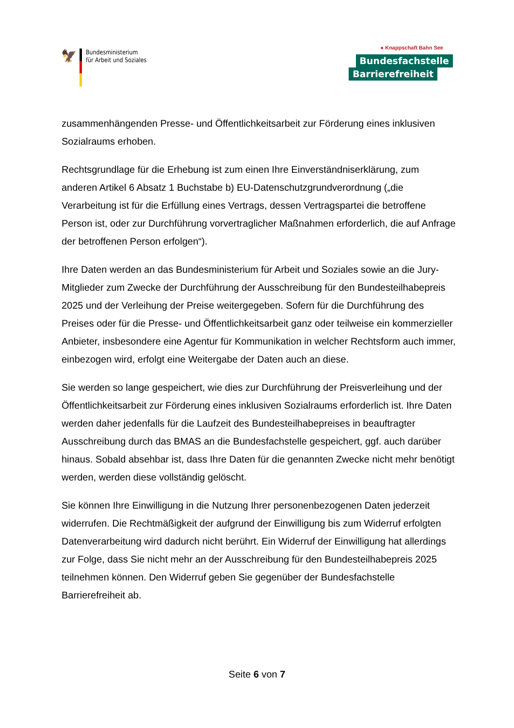🦅
Bundesministerium
für Arbeit und Soziales
● Knappschaft Bahn See
Bundesfachstelle
Barrierefreiheit
zusammenhängenden Presse- und Öffentlichkeitsarbeit zur Förderung eines inklusiven Sozialraums erhoben.
Rechtsgrundlage für die Erhebung ist zum einen Ihre Einverständniserklärung, zum anderen Artikel 6 Absatz 1 Buchstabe b) EU-Datenschutzgrundverordnung („die Verarbeitung ist für die Erfüllung eines Vertrags, dessen Vertragspartei die betroffene Person ist, oder zur Durchführung vorvertraglicher Maßnahmen erforderlich, die auf Anfrage der betroffenen Person erfolgen“).
Ihre Daten werden an das Bundesministerium für Arbeit und Soziales sowie an die Jury-Mitglieder zum Zwecke der Durchführung der Ausschreibung für den Bundesteilhabepreis 2025 und der Verleihung der Preise weitergegeben. Sofern für die Durchführung des Preises oder für die Presse- und Öffentlichkeitsarbeit ganz oder teilweise ein kommerzieller Anbieter, insbesondere eine Agentur für Kommunikation in welcher Rechtsform auch immer, einbezogen wird, erfolgt eine Weitergabe der Daten auch an diese.
Sie werden so lange gespeichert, wie dies zur Durchführung der Preisverleihung und der Öffentlichkeitsarbeit zur Förderung eines inklusiven Sozialraums erforderlich ist. Ihre Daten werden daher jedenfalls für die Laufzeit des Bundesteilhabepreises in beauftragter Ausschreibung durch das BMAS an die Bundesfachstelle gespeichert, ggf. auch darüber hinaus. Sobald absehbar ist, dass Ihre Daten für die genannten Zwecke nicht mehr benötigt werden, werden diese vollständig gelöscht.
Sie können Ihre Einwilligung in die Nutzung Ihrer personenbezogenen Daten jederzeit widerrufen. Die Rechtmäßigkeit der aufgrund der Einwilligung bis zum Widerruf erfolgten Datenverarbeitung wird dadurch nicht berührt. Ein Widerruf der Einwilligung hat allerdings zur Folge, dass Sie nicht mehr an der Ausschreibung für den Bundesteilhabepreis 2025 teilnehmen können. Den Widerruf geben Sie gegenüber der Bundesfachstelle Barrierefreiheit ab.
Seite 6 von 7